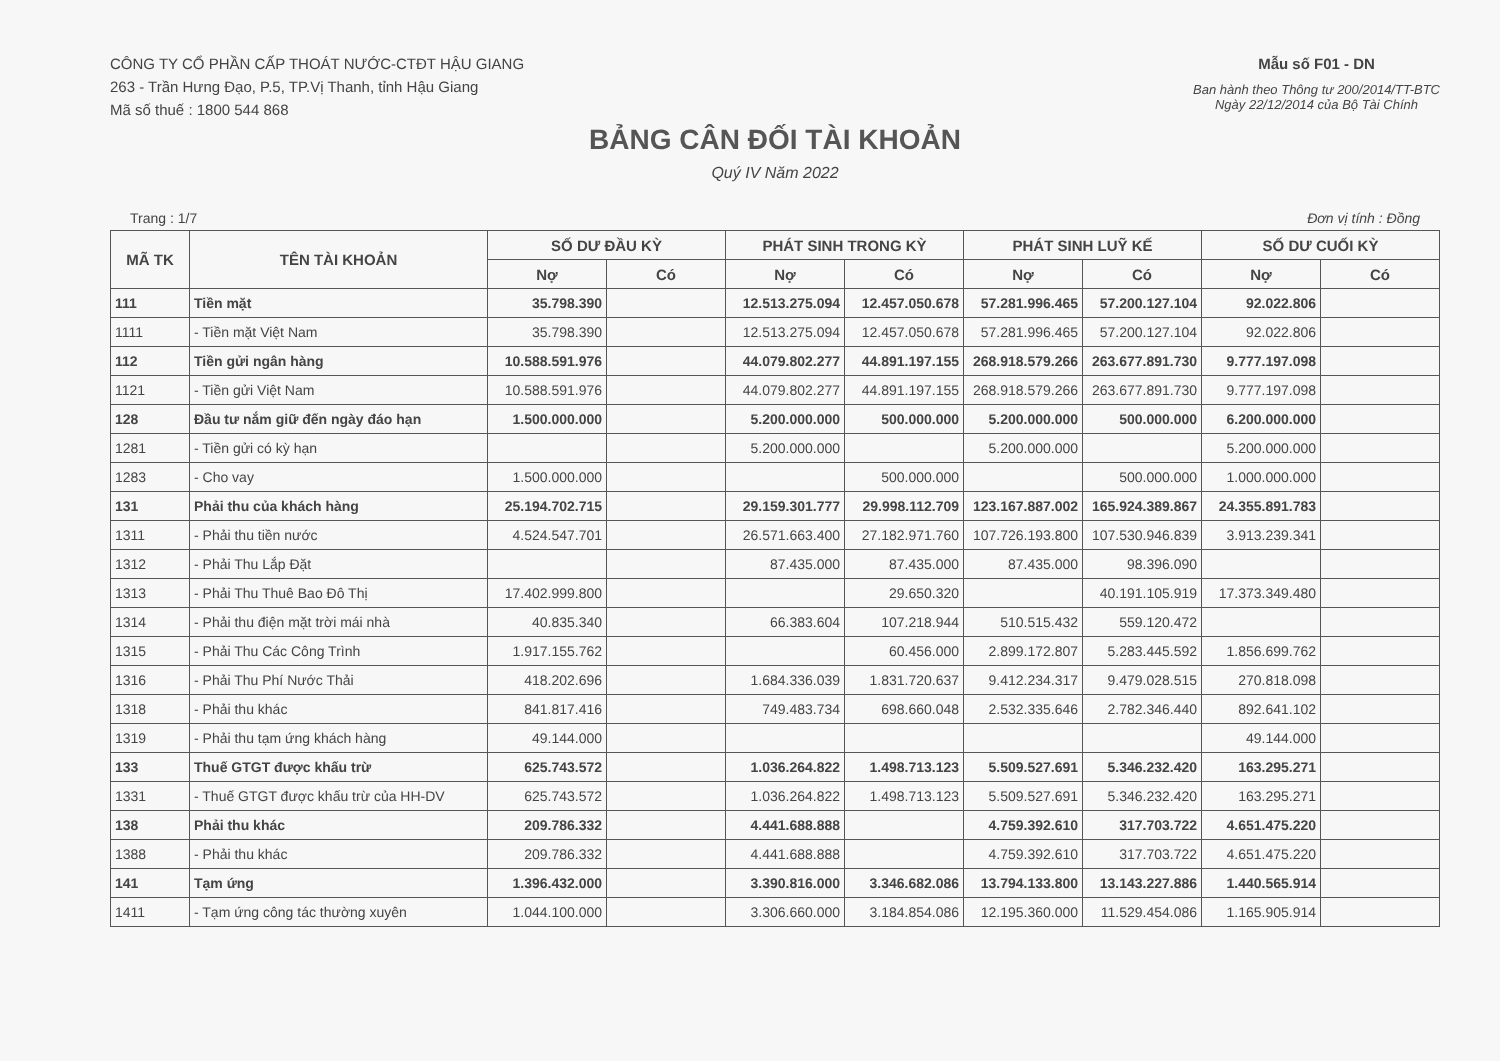CÔNG TY CỔ PHẦN CẤP THOÁT NƯỚC-CTĐT HẬU GIANG
263 - Trần Hưng Đạo, P.5, TP.Vị Thanh, tỉnh Hậu Giang
Mã số thuế : 1800 544 868
Mẫu số F01 - DN
Ban hành theo Thông tư 200/2014/TT-BTC
Ngày 22/12/2014 của Bộ Tài Chính
BẢNG CÂN ĐỐI TÀI KHOẢN
Quý IV Năm 2022
Trang : 1/7 Đơn vị tính : Đồng
| MÃ TK | TÊN TÀI KHOẢN | SỐ DƯ ĐẦU KỲ | | PHÁT SINH TRONG KỲ | | PHÁT SINH LUỸ KẾ | | SỐ DƯ CUỐI KỲ | |
| --- | --- | --- | --- | --- | --- | --- | --- | --- | --- |
| | | Nợ | Có | Nợ | Có | Nợ | Có | Nợ | Có |
| 111 | Tiền mặt | 35.798.390 | | 12.513.275.094 | 12.457.050.678 | 57.281.996.465 | 57.200.127.104 | 92.022.806 | |
| 1111 | - Tiền mặt Việt Nam | 35.798.390 | | 12.513.275.094 | 12.457.050.678 | 57.281.996.465 | 57.200.127.104 | 92.022.806 | |
| 112 | Tiền gửi ngân hàng | 10.588.591.976 | | 44.079.802.277 | 44.891.197.155 | 268.918.579.266 | 263.677.891.730 | 9.777.197.098 | |
| 1121 | - Tiền gửi Việt Nam | 10.588.591.976 | | 44.079.802.277 | 44.891.197.155 | 268.918.579.266 | 263.677.891.730 | 9.777.197.098 | |
| 128 | Đầu tư nắm giữ đến ngày đáo hạn | 1.500.000.000 | | 5.200.000.000 | 500.000.000 | 5.200.000.000 | 500.000.000 | 6.200.000.000 | |
| 1281 | - Tiền gửi có kỳ hạn | | | 5.200.000.000 | | 5.200.000.000 | | 5.200.000.000 | |
| 1283 | - Cho vay | 1.500.000.000 | | | 500.000.000 | | 500.000.000 | 1.000.000.000 | |
| 131 | Phải thu của khách hàng | 25.194.702.715 | | 29.159.301.777 | 29.998.112.709 | 123.167.887.002 | 165.924.389.867 | 24.355.891.783 | |
| 1311 | - Phải thu tiền nước | 4.524.547.701 | | 26.571.663.400 | 27.182.971.760 | 107.726.193.800 | 107.530.946.839 | 3.913.239.341 | |
| 1312 | - Phải Thu Lắp Đặt | | | 87.435.000 | 87.435.000 | 87.435.000 | 98.396.090 | | |
| 1313 | - Phải Thu Thuê Bao Đô Thị | 17.402.999.800 | | | 29.650.320 | | 40.191.105.919 | 17.373.349.480 | |
| 1314 | - Phải thu điện mặt trời mái nhà | 40.835.340 | | 66.383.604 | 107.218.944 | 510.515.432 | 559.120.472 | | |
| 1315 | - Phải Thu Các Công Trình | 1.917.155.762 | | | 60.456.000 | 2.899.172.807 | 5.283.445.592 | 1.856.699.762 | |
| 1316 | - Phải Thu Phí Nước Thải | 418.202.696 | | 1.684.336.039 | 1.831.720.637 | 9.412.234.317 | 9.479.028.515 | 270.818.098 | |
| 1318 | - Phải thu khác | 841.817.416 | | 749.483.734 | 698.660.048 | 2.532.335.646 | 2.782.346.440 | 892.641.102 | |
| 1319 | - Phải thu tạm ứng khách hàng | 49.144.000 | | | | | | 49.144.000 | |
| 133 | Thuế GTGT được khấu trừ | 625.743.572 | | 1.036.264.822 | 1.498.713.123 | 5.509.527.691 | 5.346.232.420 | 163.295.271 | |
| 1331 | - Thuế GTGT được khấu trừ của HH-DV | 625.743.572 | | 1.036.264.822 | 1.498.713.123 | 5.509.527.691 | 5.346.232.420 | 163.295.271 | |
| 138 | Phải thu khác | 209.786.332 | | 4.441.688.888 | | 4.759.392.610 | 317.703.722 | 4.651.475.220 | |
| 1388 | - Phải thu khác | 209.786.332 | | 4.441.688.888 | | 4.759.392.610 | 317.703.722 | 4.651.475.220 | |
| 141 | Tạm ứng | 1.396.432.000 | | 3.390.816.000 | 3.346.682.086 | 13.794.133.800 | 13.143.227.886 | 1.440.565.914 | |
| 1411 | - Tạm ứng công tác thường xuyên | 1.044.100.000 | | 3.306.660.000 | 3.184.854.086 | 12.195.360.000 | 11.529.454.086 | 1.165.905.914 | |